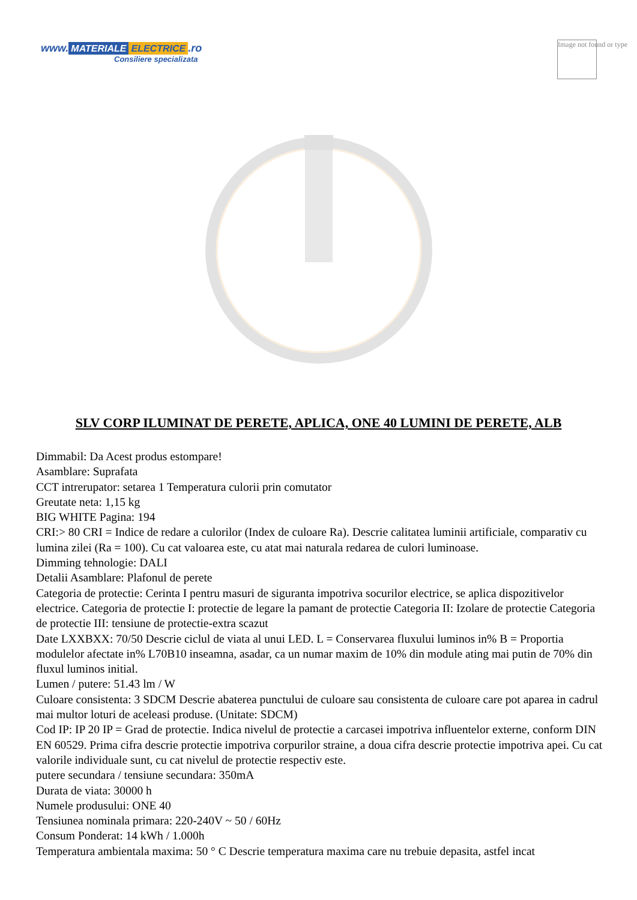www. MATERIALE ELECTRICE.ro
Consiliere specializata
Image not found or type
SLV CORP ILUMINAT DE PERETE, APLICA, ONE 40 LUMINI DE PERETE, ALB
Dimmabil: Da Acest produs estompare!
Asamblare: Suprafata
CCT intrerupator: setarea 1 Temperatura culorii prin comutator
Greutate neta: 1,15 kg
BIG WHITE Pagina: 194
CRI:> 80 CRI = Indice de redare a culorilor (Index de culoare Ra). Descrie calitatea luminii artificiale, comparativ cu lumina zilei (Ra = 100). Cu cat valoarea este, cu atat mai naturala redarea de culori luminoase.
Dimming tehnologie: DALI
Detalii Asamblare: Plafonul de perete
Categoria de protectie: Cerinta I pentru masuri de siguranta impotriva socurilor electrice, se aplica dispozitivelor electrice. Categoria de protectie I: protectie de legare la pamant de protectie Categoria II: Izolare de protectie Categoria de protectie III: tensiune de protectie-extra scazut
Date LXXBXX: 70/50 Descrie ciclul de viata al unui LED. L = Conservarea fluxului luminos in% B = Proportia modulelor afectate in% L70B10 inseamna, asadar, ca un numar maxim de 10% din module ating mai putin de 70% din fluxul luminos initial.
Lumen / putere: 51.43 lm / W
Culoare consistenta: 3 SDCM Descrie abaterea punctului de culoare sau consistenta de culoare care pot aparea in cadrul mai multor loturi de aceleasi produse. (Unitate: SDCM)
Cod IP: IP 20 IP = Grad de protectie. Indica nivelul de protectie a carcasei impotriva influentelor externe, conform DIN EN 60529. Prima cifra descrie protectie impotriva corpurilor straine, a doua cifra descrie protectie impotriva apei. Cu cat valorile individuale sunt, cu cat nivelul de protectie respectiv este.
putere secundara / tensiune secundara: 350mA
Durata de viata: 30000 h
Numele produsului: ONE 40
Tensiunea nominala primara: 220-240V ~ 50 / 60Hz
Consum Ponderat: 14 kWh / 1.000h
Temperatura ambientala maxima: 50 ° C Descrie temperatura maxima care nu trebuie depasita, astfel incat